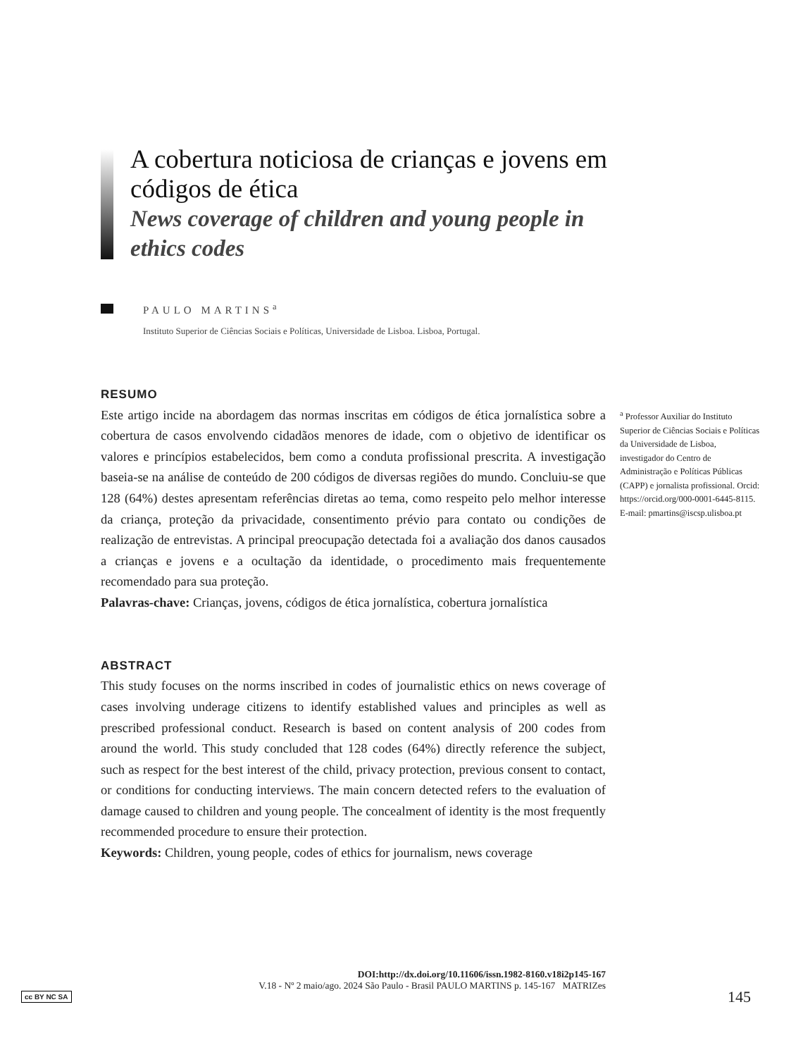A cobertura noticiosa de crianças e jovens em códigos de ética
News coverage of children and young people in ethics codes
PAULO MARTINS<sup>a</sup>
Instituto Superior de Ciências Sociais e Políticas, Universidade de Lisboa. Lisboa, Portugal.
RESUMO
Este artigo incide na abordagem das normas inscritas em códigos de ética jornalística sobre a cobertura de casos envolvendo cidadãos menores de idade, com o objetivo de identificar os valores e princípios estabelecidos, bem como a conduta profissional prescrita. A investigação baseia-se na análise de conteúdo de 200 códigos de diversas regiões do mundo. Concluiu-se que 128 (64%) destes apresentam referências diretas ao tema, como respeito pelo melhor interesse da criança, proteção da privacidade, consentimento prévio para contato ou condições de realização de entrevistas. A principal preocupação detectada foi a avaliação dos danos causados a crianças e jovens e a ocultação da identidade, o procedimento mais frequentemente recomendado para sua proteção.
Palavras-chave: Crianças, jovens, códigos de ética jornalística, cobertura jornalística
ABSTRACT
This study focuses on the norms inscribed in codes of journalistic ethics on news coverage of cases involving underage citizens to identify established values and principles as well as prescribed professional conduct. Research is based on content analysis of 200 codes from around the world. This study concluded that 128 codes (64%) directly reference the subject, such as respect for the best interest of the child, privacy protection, previous consent to contact, or conditions for conducting interviews. The main concern detected refers to the evaluation of damage caused to children and young people. The concealment of identity is the most frequently recommended procedure to ensure their protection.
Keywords: Children, young people, codes of ethics for journalism, news coverage
<sup>a</sup> Professor Auxiliar do Instituto Superior de Ciências Sociais e Políticas da Universidade de Lisboa, investigador do Centro de Administração e Políticas Públicas (CAPP) e jornalista profissional. Orcid: https://orcid.org/000-0001-6445-8115. E-mail: pmartins@iscsp.ulisboa.pt
cc BY NC SA
DOI:http://dx.doi.org/10.11606/issn.1982-8160.v18i2p145-167
V.18 - Nº 2 maio/ago. 2024 São Paulo - Brasil PAULO MARTINS p. 145-167 MATRIZes
145